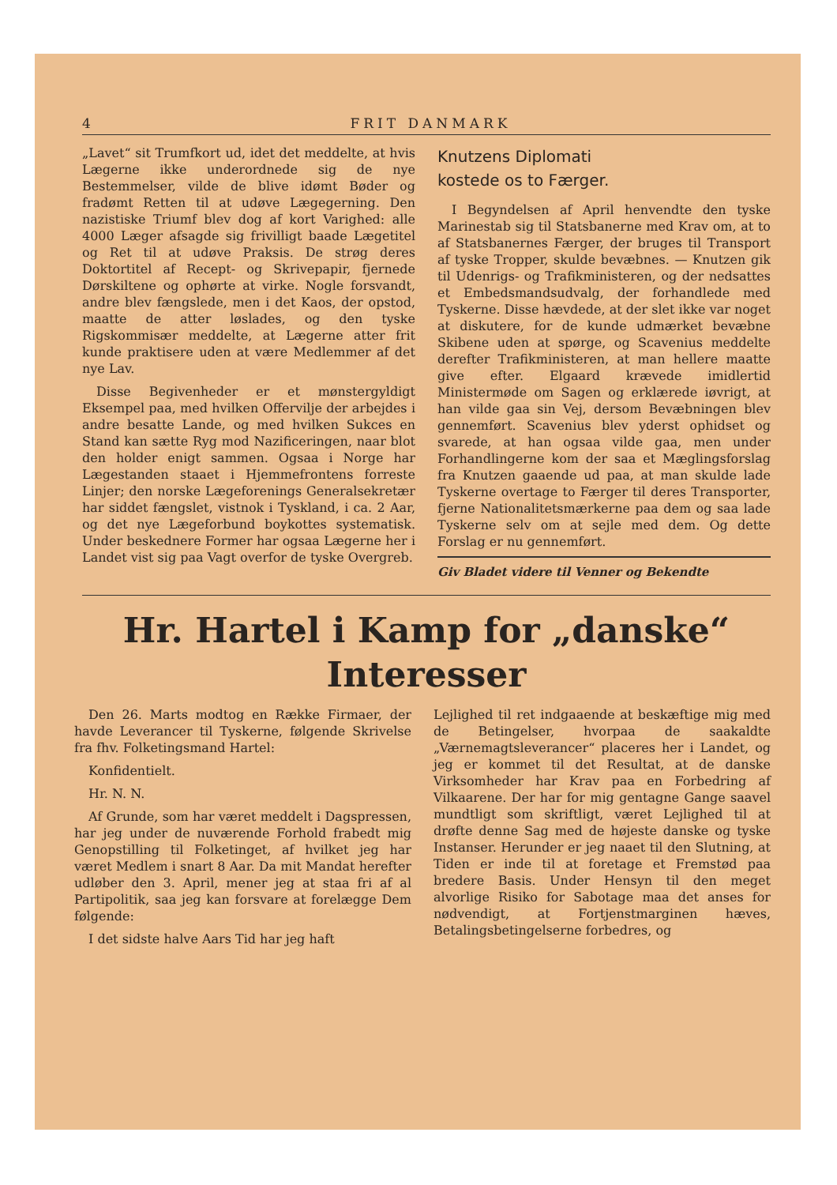4 FRIT DANMARK
„Lavet“ sit Trumfkort ud, idet det meddelte, at hvis Lægerne ikke underordnede sig de nye Bestemmelser, vilde de blive idømt Bøder og fradømt Retten til at udøve Lægegerning. Den nazistiske Triumf blev dog af kort Varighed: alle 4000 Læger afsagde sig frivilligt baade Lægetitel og Ret til at udøve Praksis. De strøg deres Doktortitel af Recept- og Skrivepapir, fjernede Dørskiltene og ophørte at virke. Nogle forsvandt, andre blev fængslede, men i det Kaos, der opstod, maatte de atter løslades, og den tyske Rigskommisær meddelte, at Lægerne atter frit kunde praktisere uden at være Medlemmer af det nye Lav.
Disse Begivenheder er et mønstergyldigt Eksempel paa, med hvilken Offervilje der arbejdes i andre besatte Lande, og med hvilken Sukces en Stand kan sætte Ryg mod Nazificeringen, naar blot den holder enigt sammen. Ogsaa i Norge har Lægestanden staaet i Hjemmefrontens forreste Linjer; den norske Lægeforenings Generalsekretær har siddet fængslet, vistnok i Tyskland, i ca. 2 Aar, og det nye Lægeforbund boykottes systematisk. Under beskednere Former har ogsaa Lægerne her i Landet vist sig paa Vagt overfor de tyske Overgreb.
Knutzens Diplomati
kostede os to Færger.
I Begyndelsen af April henvendte den tyske Marinestab sig til Statsbanerne med Krav om, at to af Statsbanernes Færger, der bruges til Transport af tyske Tropper, skulde bevæbnes. — Knutzen gik til Udenrigs- og Trafikministeren, og der nedsattes et Embedsmandsudvalg, der forhandlede med Tyskerne. Disse hævdede, at der slet ikke var noget at diskutere, for de kunde udmærket bevæbne Skibene uden at spørge, og Scavenius meddelte derefter Trafikministeren, at man hellere maatte give efter. Elgaard krævede imidlertid Ministermøde om Sagen og erklærede iøvrigt, at han vilde gaa sin Vej, dersom Bevæbningen blev gennemført. Scavenius blev yderst ophidset og svarede, at han ogsaa vilde gaa, men under Forhandlingerne kom der saa et Mæglingsforslag fra Knutzen gaaende ud paa, at man skulde lade Tyskerne overtage to Færger til deres Transporter, fjerne Nationalitetsmærkerne paa dem og saa lade Tyskerne selv om at sejle med dem. Og dette Forslag er nu gennemført.
Giv Bladet videre til Venner og Bekendte
Hr. Hartel i Kamp for „danske“
Interesser
Den 26. Marts modtog en Række Firmaer, der havde Leverancer til Tyskerne, følgende Skrivelse fra fhv. Folketingsmand Hartel:
Konfidentielt.
Hr. N. N.
Af Grunde, som har været meddelt i Dagspressen, har jeg under de nuværende Forhold frabedt mig Genopstilling til Folketinget, af hvilket jeg har været Medlem i snart 8 Aar. Da mit Mandat herefter udløber den 3. April, mener jeg at staa fri af al Partipolitik, saa jeg kan forsvare at forelægge Dem følgende:
I det sidste halve Aars Tid har jeg haft
Lejlighed til ret indgaaende at beskæftige mig med de Betingelser, hvorpaa de saakaldte „Værnemagtsleverancer“ placeres her i Landet, og jeg er kommet til det Resultat, at de danske Virksomheder har Krav paa en Forbedring af Vilkaarene. Der har for mig gentagne Gange saavel mundtligt som skriftligt, været Lejlighed til at drøfte denne Sag med de højeste danske og tyske Instanser. Herunder er jeg naaet til den Slutning, at Tiden er inde til at foretage et Fremstød paa bredere Basis. Under Hensyn til den meget alvorlige Risiko for Sabotage maa det anses for nødvendigt, at Fortjenstmarginen hæves, Betalingsbetingelserne forbedres, og